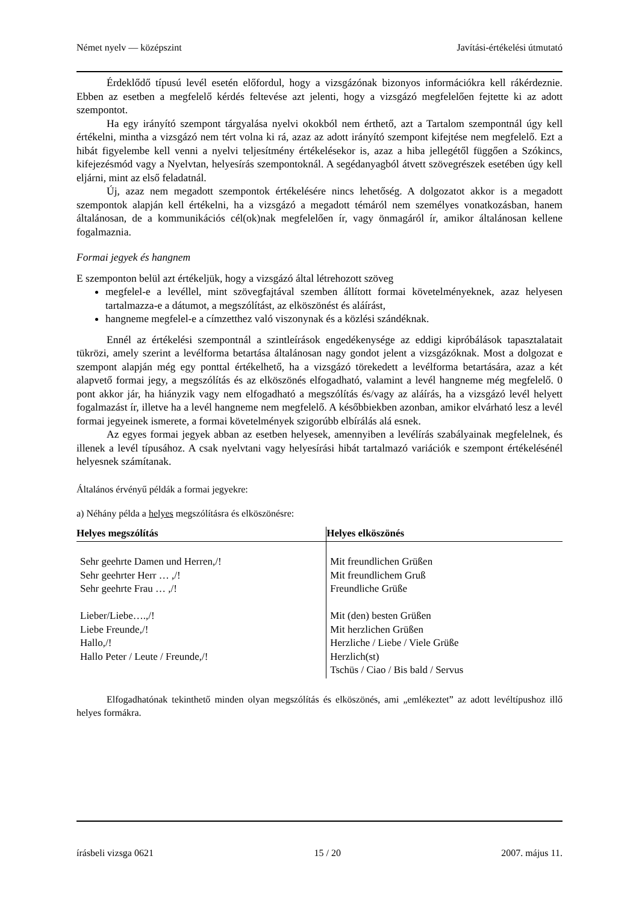Német nyelv — középszint Javítási-értékelési útmutató
Érdeklődő típusú levél esetén előfordul, hogy a vizsgázónak bizonyos információkra kell rákérdeznie. Ebben az esetben a megfelelő kérdés feltevése azt jelenti, hogy a vizsgázó megfelelően fejtette ki az adott szempontot.
Ha egy irányító szempont tárgyalása nyelvi okokból nem érthető, azt a Tartalom szempontnál úgy kell értékelni, mintha a vizsgázó nem tért volna ki rá, azaz az adott irányító szempont kifejtése nem megfelelő. Ezt a hibát figyelembe kell venni a nyelvi teljesítmény értékelésekor is, azaz a hiba jellegétől függően a Szókincs, kifejezésmód vagy a Nyelvtan, helyesírás szempontoknál. A segédanyagból átvett szövegrészek esetében úgy kell eljárni, mint az első feladatnál.
Új, azaz nem megadott szempontok értékelésére nincs lehetőség. A dolgozatot akkor is a megadott szempontok alapján kell értékelni, ha a vizsgázó a megadott témáról nem személyes vonatkozásban, hanem általánosan, de a kommunikációs cél(ok)nak megfelelően ír, vagy önmagáról ír, amikor általánosan kellene fogalmaznia.
Formai jegyek és hangnem
E szemponton belül azt értékeljük, hogy a vizsgázó által létrehozott szöveg
megfelel-e a levéllel, mint szövegfajtával szemben állított formai követelményeknek, azaz helyesen tartalmazza-e a dátumot, a megszólítást, az elköszönést és aláírást,
hangneme megfelel-e a címzetthez való viszonynak és a közlési szándéknak.
Ennél az értékelési szempontnál a szintleírások engedékenysége az eddigi kipróbálások tapasztalatait tükrözi, amely szerint a levélforma betartása általánosan nagy gondot jelent a vizsgázóknak. Most a dolgozat e szempont alapján még egy ponttal értékelhető, ha a vizsgázó törekedett a levélforma betartására, azaz a két alapvető formai jegy, a megszólítás és az elköszönés elfogadható, valamint a levél hangneme még megfelelő. 0 pont akkor jár, ha hiányzik vagy nem elfogadható a megszólítás és/vagy az aláírás, ha a vizsgázó levél helyett fogalmazást ír, illetve ha a levél hangneme nem megfelelő. A későbbiekben azonban, amikor elvárható lesz a levél formai jegyeinek ismerete, a formai követelmények szigorúbb elbírálás alá esnek.
Az egyes formai jegyek abban az esetben helyesek, amennyiben a levélírás szabályainak megfelelnek, és illenek a levél típusához. A csak nyelvtani vagy helyesírási hibát tartalmazó variációk e szempont értékelésénél helyesnek számítanak.
Általános érvényű példák a formai jegyekre:
a) Néhány példa a helyes megszólításra és elköszönésre:
| Helyes megszólítás | Helyes elköszönés |
| --- | --- |
| Sehr geehrte Damen und Herren,/! Sehr geehrter Herr … ,/! Sehr geehrte Frau … ,/! Lieber/Liebe….,/! Liebe Freunde,/! Hallo,/! Hallo Peter / Leute / Freunde,/! | Mit freundlichen Grüßen Mit freundlichem Gruß Freundliche Grüße Mit (den) besten Grüßen Mit herzlichen Grüßen Herzliche / Liebe / Viele Grüße Herzlich(st) Tschüs / Ciao / Bis bald / Servus |
Elfogadhatónak tekinthető minden olyan megszólítás és elköszönés, ami „emlékeztet” az adott levéltípushoz illő helyes formákra.
írásbeli vizsga 0621 15 / 20 2007. május 11.